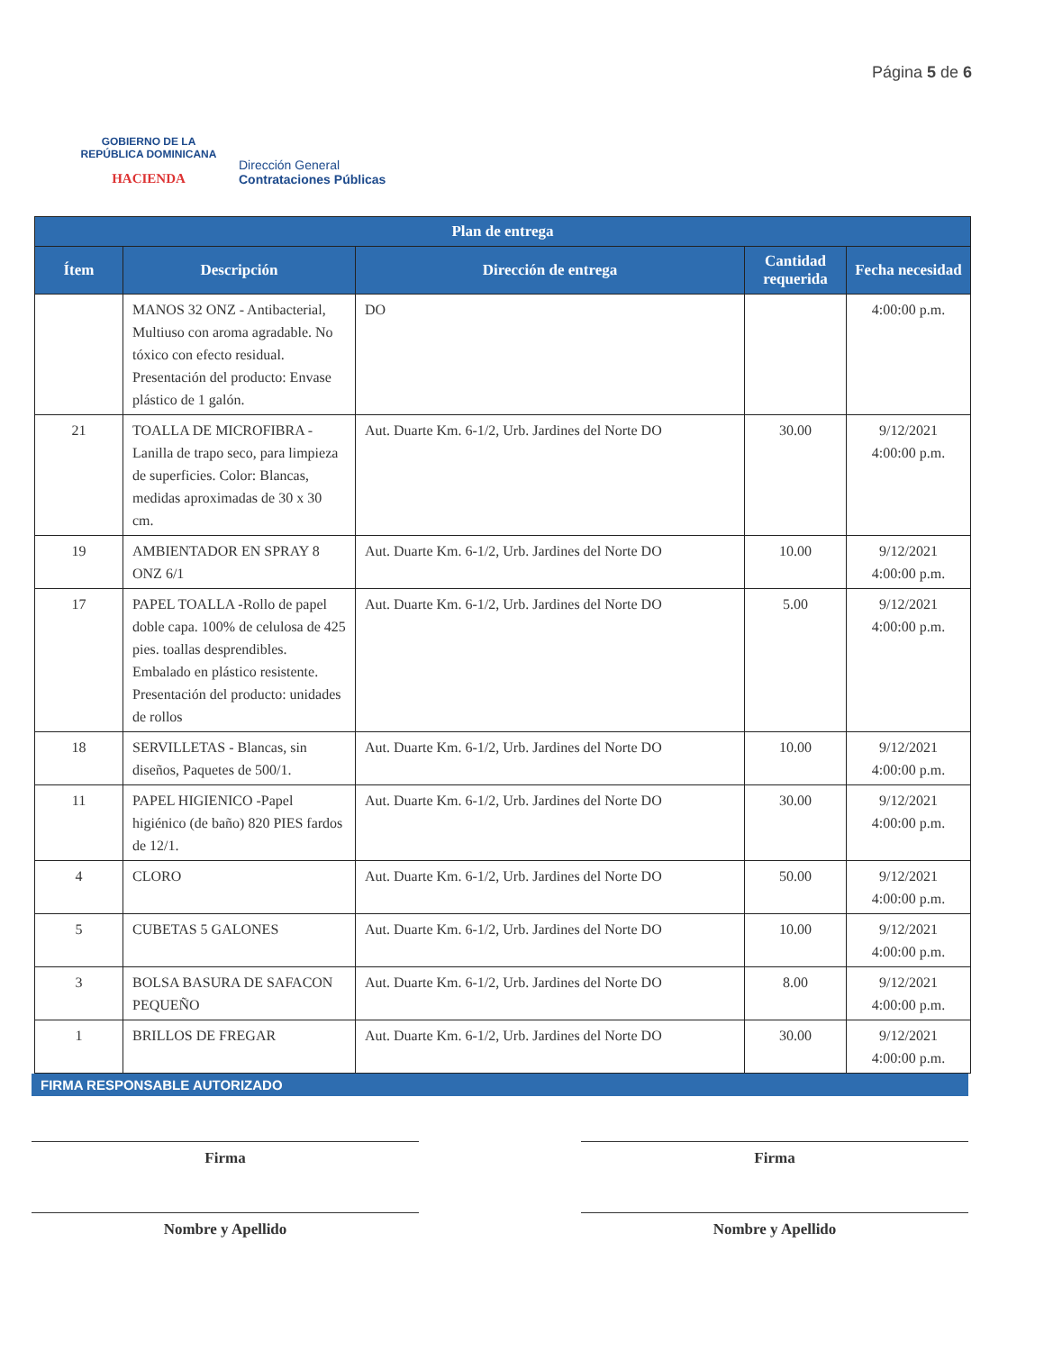GOBIERNO DE LA
REPÚBLICA DOMINICANA
HACIENDA
Dirección General
Contrataciones Públicas
Página 5 de 6
| Plan de entrega | | | | |
| --- | --- | --- | --- | --- |
| Ítem | Descripción | Dirección de entrega | Cantidad requerida | Fecha necesidad |
| | MANOS 32 ONZ - Antibacterial, Multiuso con aroma agradable. No tóxico con efecto residual. Presentación del producto: Envase plástico de 1 galón. | DO | | 4:00:00 p.m. |
| 21 | TOALLA DE MICROFIBRA - Lanilla de trapo seco, para limpieza de superficies. Color: Blancas, medidas aproximadas de 30 x 30 cm. | Aut. Duarte Km. 6-1/2, Urb. Jardines del Norte DO | 30.00 | 9/12/2021 4:00:00 p.m. |
| 19 | AMBIENTADOR EN SPRAY 8 ONZ 6/1 | Aut. Duarte Km. 6-1/2, Urb. Jardines del Norte DO | 10.00 | 9/12/2021 4:00:00 p.m. |
| 17 | PAPEL TOALLA -Rollo de papel doble capa. 100% de celulosa de 425 pies. toallas desprendibles. Embalado en plástico resistente. Presentación del producto: unidades de rollos | Aut. Duarte Km. 6-1/2, Urb. Jardines del Norte DO | 5.00 | 9/12/2021 4:00:00 p.m. |
| 18 | SERVILLETAS - Blancas, sin diseños, Paquetes de 500/1. | Aut. Duarte Km. 6-1/2, Urb. Jardines del Norte DO | 10.00 | 9/12/2021 4:00:00 p.m. |
| 11 | PAPEL HIGIENICO -Papel higiénico (de baño) 820 PIES fardos de 12/1. | Aut. Duarte Km. 6-1/2, Urb. Jardines del Norte DO | 30.00 | 9/12/2021 4:00:00 p.m. |
| 4 | CLORO | Aut. Duarte Km. 6-1/2, Urb. Jardines del Norte DO | 50.00 | 9/12/2021 4:00:00 p.m. |
| 5 | CUBETAS 5 GALONES | Aut. Duarte Km. 6-1/2, Urb. Jardines del Norte DO | 10.00 | 9/12/2021 4:00:00 p.m. |
| 3 | BOLSA BASURA DE SAFACON PEQUEÑO | Aut. Duarte Km. 6-1/2, Urb. Jardines del Norte DO | 8.00 | 9/12/2021 4:00:00 p.m. |
| 1 | BRILLOS DE FREGAR | Aut. Duarte Km. 6-1/2, Urb. Jardines del Norte DO | 30.00 | 9/12/2021 4:00:00 p.m. |
FIRMA RESPONSABLE AUTORIZADO
Firma Firma
Nombre y Apellido Nombre y Apellido